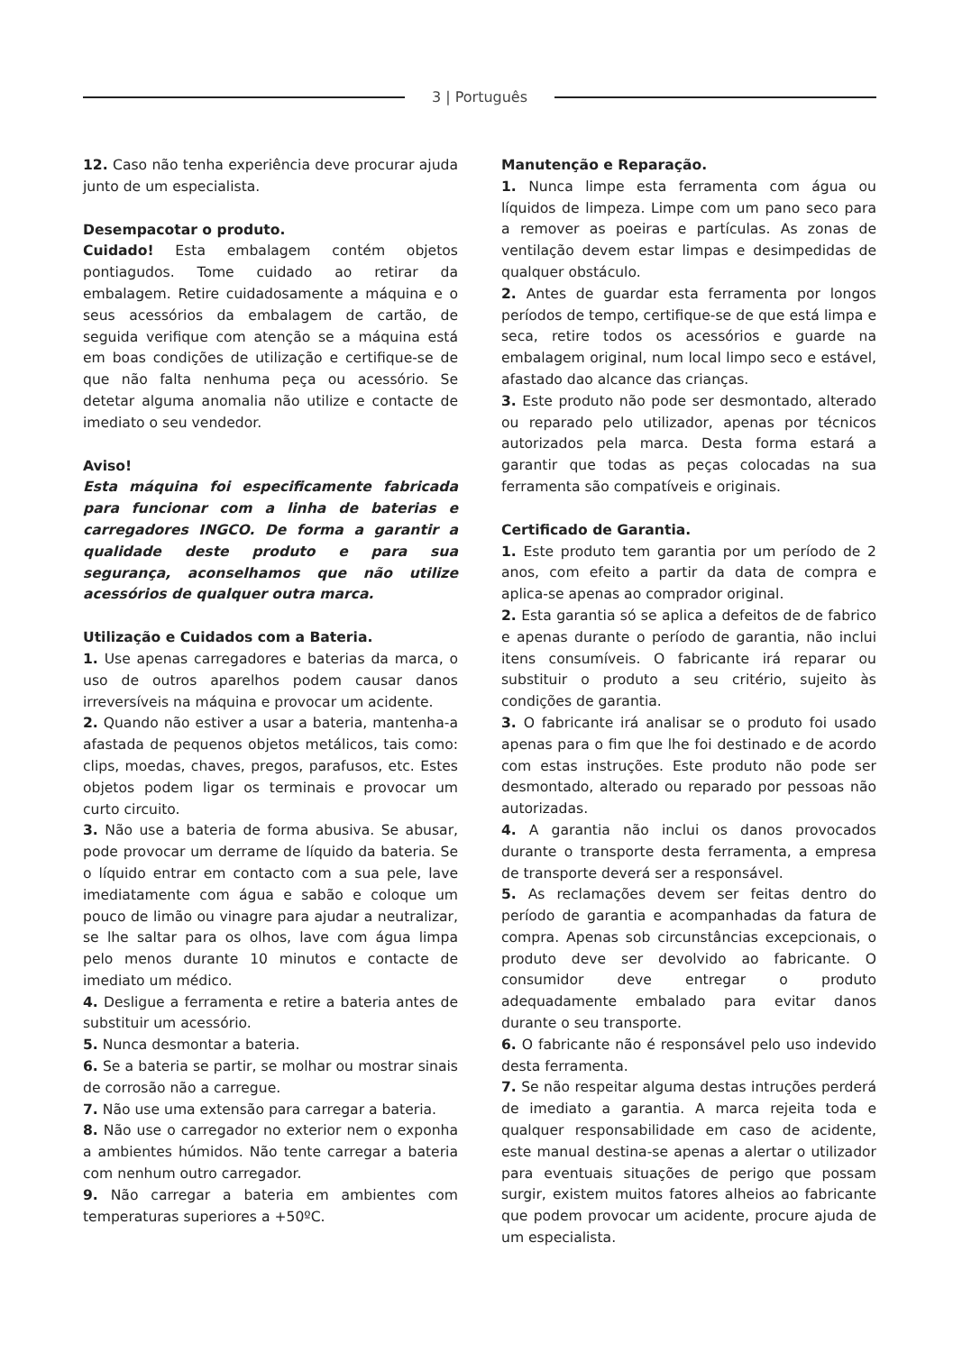3 | Português
12. Caso não tenha experiência deve procurar ajuda junto de um especialista.
Desempacotar o produto.
Cuidado! Esta embalagem contém objetos pontiagudos. Tome cuidado ao retirar da embalagem. Retire cuidadosamente a máquina e o seus acessórios da embalagem de cartão, de seguida verifique com atenção se a máquina está em boas condições de utilização e certifique-se de que não falta nenhuma peça ou acessório. Se detetar alguma anomalia não utilize e contacte de imediato o seu vendedor.
Aviso!
Esta máquina foi especificamente fabricada para funcionar com a linha de baterias e carregadores INGCO. De forma a garantir a qualidade deste produto e para sua segurança, aconselhamos que não utilize acessórios de qualquer outra marca.
Utilização e Cuidados com a Bateria.
1. Use apenas carregadores e baterias da marca, o uso de outros aparelhos podem causar danos irreversíveis na máquina e provocar um acidente.
2. Quando não estiver a usar a bateria, mantenha-a afastada de pequenos objetos metálicos, tais como: clips, moedas, chaves, pregos, parafusos, etc. Estes objetos podem ligar os terminais e provocar um curto circuito.
3. Não use a bateria de forma abusiva. Se abusar, pode provocar um derrame de líquido da bateria. Se o líquido entrar em contacto com a sua pele, lave imediatamente com água e sabão e coloque um pouco de limão ou vinagre para ajudar a neutralizar, se lhe saltar para os olhos, lave com água limpa pelo menos durante 10 minutos e contacte de imediato um médico.
4. Desligue a ferramenta e retire a bateria antes de substituir um acessório.
5. Nunca desmontar a bateria.
6. Se a bateria se partir, se molhar ou mostrar sinais de corrosão não a carregue.
7. Não use uma extensão para carregar a bateria.
8. Não use o carregador no exterior nem o exponha a ambientes húmidos. Não tente carregar a bateria com nenhum outro carregador.
9. Não carregar a bateria em ambientes com temperaturas superiores a +50ºC.
Manutenção e Reparação.
1. Nunca limpe esta ferramenta com água ou líquidos de limpeza. Limpe com um pano seco para a remover as poeiras e partículas. As zonas de ventilação devem estar limpas e desimpedidas de qualquer obstáculo.
2. Antes de guardar esta ferramenta por longos períodos de tempo, certifique-se de que está limpa e seca, retire todos os acessórios e guarde na embalagem original, num local limpo seco e estável, afastado dao alcance das crianças.
3. Este produto não pode ser desmontado, alterado ou reparado pelo utilizador, apenas por técnicos autorizados pela marca. Desta forma estará a garantir que todas as peças colocadas na sua ferramenta são compatíveis e originais.
Certificado de Garantia.
1. Este produto tem garantia por um período de 2 anos, com efeito a partir da data de compra e aplica-se apenas ao comprador original.
2. Esta garantia só se aplica a defeitos de de fabrico e apenas durante o período de garantia, não inclui itens consumíveis. O fabricante irá reparar ou substituir o produto a seu critério, sujeito às condições de garantia.
3. O fabricante irá analisar se o produto foi usado apenas para o fim que lhe foi destinado e de acordo com estas instruções. Este produto não pode ser desmontado, alterado ou reparado por pessoas não autorizadas.
4. A garantia não inclui os danos provocados durante o transporte desta ferramenta, a empresa de transporte deverá ser a responsável.
5. As reclamações devem ser feitas dentro do período de garantia e acompanhadas da fatura de compra. Apenas sob circunstâncias excepcionais, o produto deve ser devolvido ao fabricante. O consumidor deve entregar o produto adequadamente embalado para evitar danos durante o seu transporte.
6. O fabricante não é responsável pelo uso indevido desta ferramenta.
7. Se não respeitar alguma destas intruções perderá de imediato a garantia. A marca rejeita toda e qualquer responsabilidade em caso de acidente, este manual destina-se apenas a alertar o utilizador para eventuais situações de perigo que possam surgir, existem muitos fatores alheios ao fabricante que podem provocar um acidente, procure ajuda de um especialista.